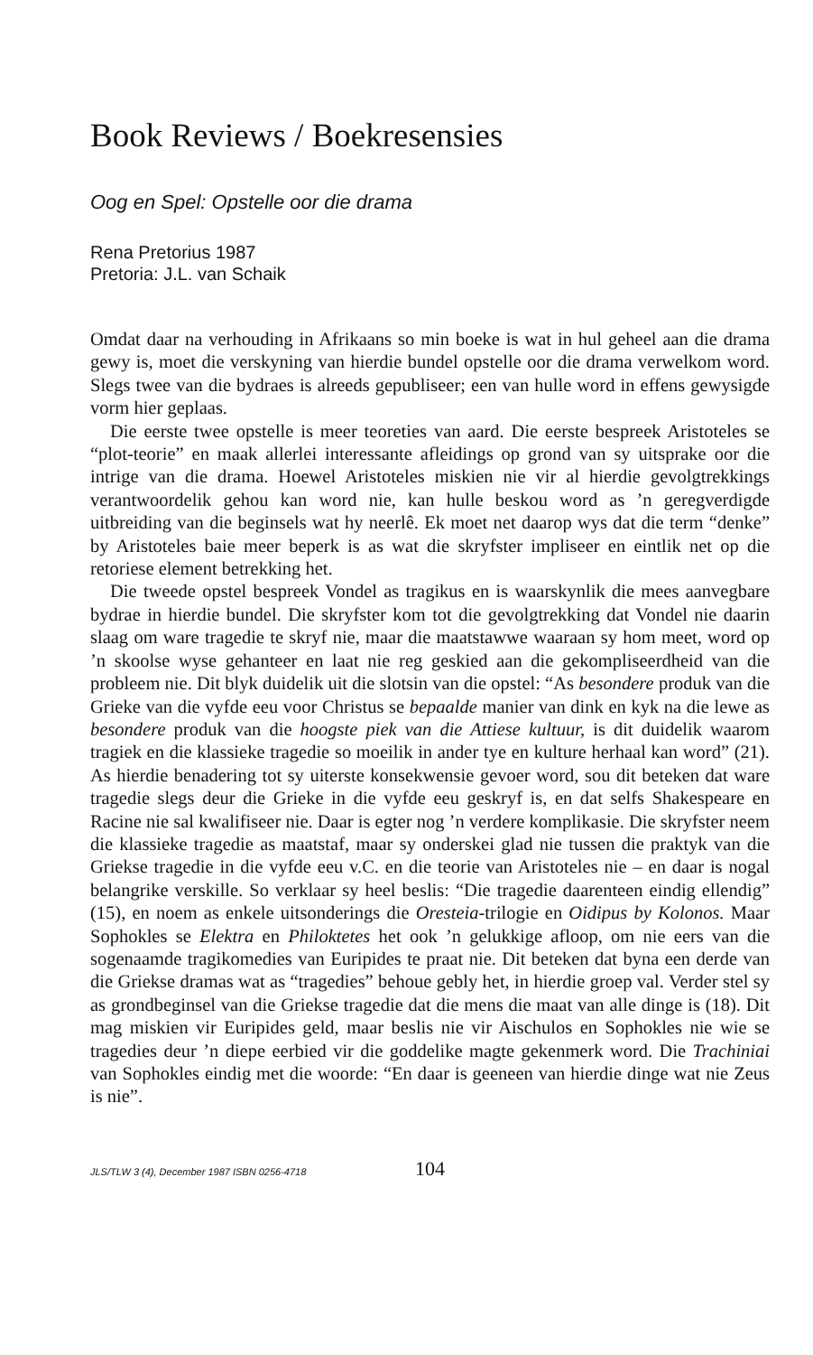Book Reviews / Boekresensies
Oog en Spel: Opstelle oor die drama
Rena Pretorius 1987
Pretoria: J.L. van Schaik
Omdat daar na verhouding in Afrikaans so min boeke is wat in hul geheel aan die drama gewy is, moet die verskyning van hierdie bundel opstelle oor die drama verwelkom word. Slegs twee van die bydraes is alreeds gepubliseer; een van hulle word in effens gewysigde vorm hier geplaas.
Die eerste twee opstelle is meer teoreties van aard. Die eerste bespreek Aristoteles se “plot-teorie” en maak allerlei interessante afleidings op grond van sy uitsprake oor die intrige van die drama. Hoewel Aristoteles miskien nie vir al hierdie gevolgtrekkings verantwoordelik gehou kan word nie, kan hulle beskou word as ’n geregverdigde uitbreiding van die beginsels wat hy neerlê. Ek moet net daarop wys dat die term “denke” by Aristoteles baie meer beperk is as wat die skryfster impliseer en eintlik net op die retoriese element betrekking het.
Die tweede opstel bespreek Vondel as tragikus en is waarskynlik die mees aanvegbare bydrae in hierdie bundel. Die skryfster kom tot die gevolgtrekking dat Vondel nie daarin slaag om ware tragedie te skryf nie, maar die maatstawwe waaraan sy hom meet, word op ’n skoolse wyse gehanteer en laat nie reg geskied aan die gekompliseerdheid van die probleem nie. Dit blyk duidelik uit die slotsin van die opstel: “As besondere produk van die Grieke van die vyfde eeu voor Christus se bepaalde manier van dink en kyk na die lewe as besondere produk van die hoogste piek van die Attiese kultuur, is dit duidelik waarom tragiek en die klassieke tragedie so moeilik in ander tye en kulture herhaal kan word” (21). As hierdie benadering tot sy uiterste konsekwensie gevoer word, sou dit beteken dat ware tragedie slegs deur die Grieke in die vyfde eeu geskryf is, en dat selfs Shakespeare en Racine nie sal kwalifiseer nie. Daar is egter nog ’n verdere komplikasie. Die skryfster neem die klassieke tragedie as maatstaf, maar sy onderskei glad nie tussen die praktyk van die Griekse tragedie in die vyfde eeu v.C. en die teorie van Aristoteles nie – en daar is nogal belangrike verskille. So verklaar sy heel beslis: “Die tragedie daarenteen eindig ellendig” (15), en noem as enkele uitsonderings die Oresteia-trilogie en Oidipus by Kolonos. Maar Sophokles se Elektra en Philoktetes het ook ’n gelukkige afloop, om nie eers van die sogenaamde tragikomedies van Euripides te praat nie. Dit beteken dat byna een derde van die Griekse dramas wat as “tragedies” behoue gebly het, in hierdie groep val. Verder stel sy as grondbeginsel van die Griekse tragedie dat die mens die maat van alle dinge is (18). Dit mag miskien vir Euripides geld, maar beslis nie vir Aischulos en Sophokles nie wie se tragedies deur ’n diepe eerbied vir die goddelike magte gekenmerk word. Die Trachiniai van Sophokles eindig met die woorde: “En daar is geeneen van hierdie dinge wat nie Zeus is nie”.
JLS/TLW 3 (4), December 1987 ISBN 0256-4718 104